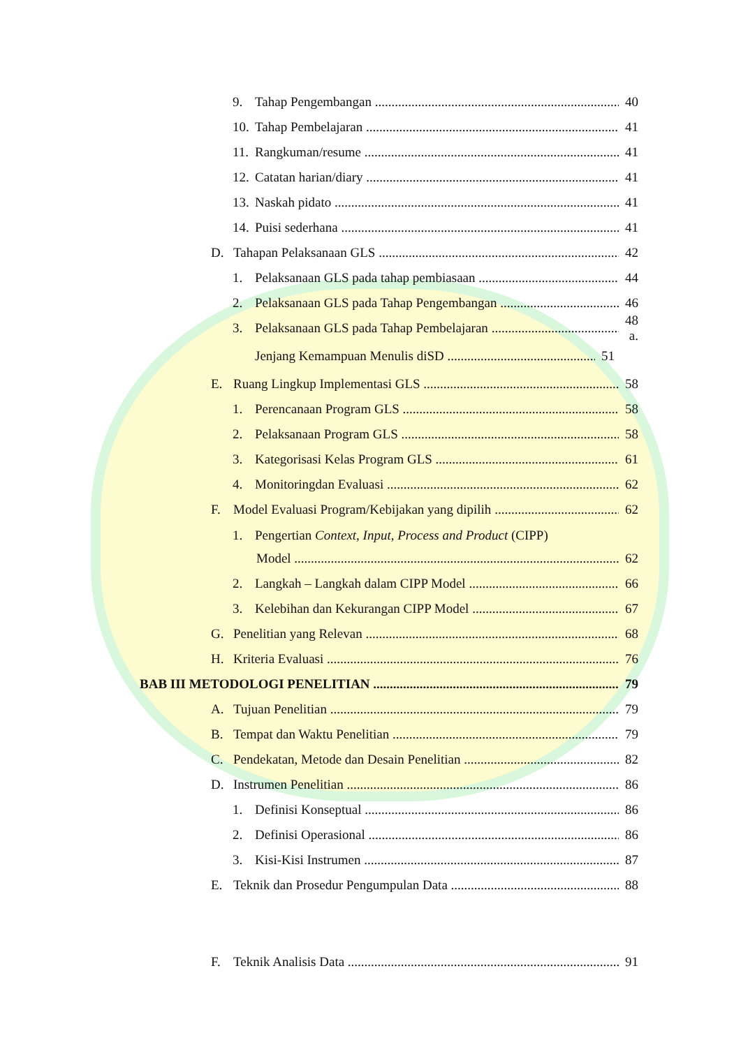9. Tahap Pengembangan 40
10. Tahap Pembelajaran 41
11. Rangkuman/resume 41
12. Catatan harian/diary 41
13. Naskah pidato 41
14. Puisi sederhana 41
D. Tahapan Pelaksanaan GLS 42
1. Pelaksanaan GLS pada tahap pembiasaan 44
2. Pelaksanaan GLS pada Tahap Pengembangan 46
3. Pelaksanaan GLS pada Tahap Pembelajaran 48 a.
Jenjang Kemampuan Menulis diSD 51
E. Ruang Lingkup Implementasi GLS 58
1. Perencanaan Program GLS 58
2. Pelaksanaan Program GLS 58
3. Kategorisasi Kelas Program GLS 61
4. Monitoringdan Evaluasi 62
F. Model Evaluasi Program/Kebijakan yang dipilih 62
1. Pengertian Context, Input, Process and Product (CIPP)
Model 62
2. Langkah – Langkah dalam CIPP Model 66
3. Kelebihan dan Kekurangan CIPP Model 67
G. Penelitian yang Relevan 68
H. Kriteria Evaluasi 76
BAB III METODOLOGI PENELITIAN 79
A. Tujuan Penelitian 79
B. Tempat dan Waktu Penelitian 79
C. Pendekatan, Metode dan Desain Penelitian 82
D. Instrumen Penelitian 86
1. Definisi Konseptual 86
2. Definisi Operasional 86
3. Kisi-Kisi Instrumen 87
E. Teknik dan Prosedur Pengumpulan Data 88
F. Teknik Analisis Data 91